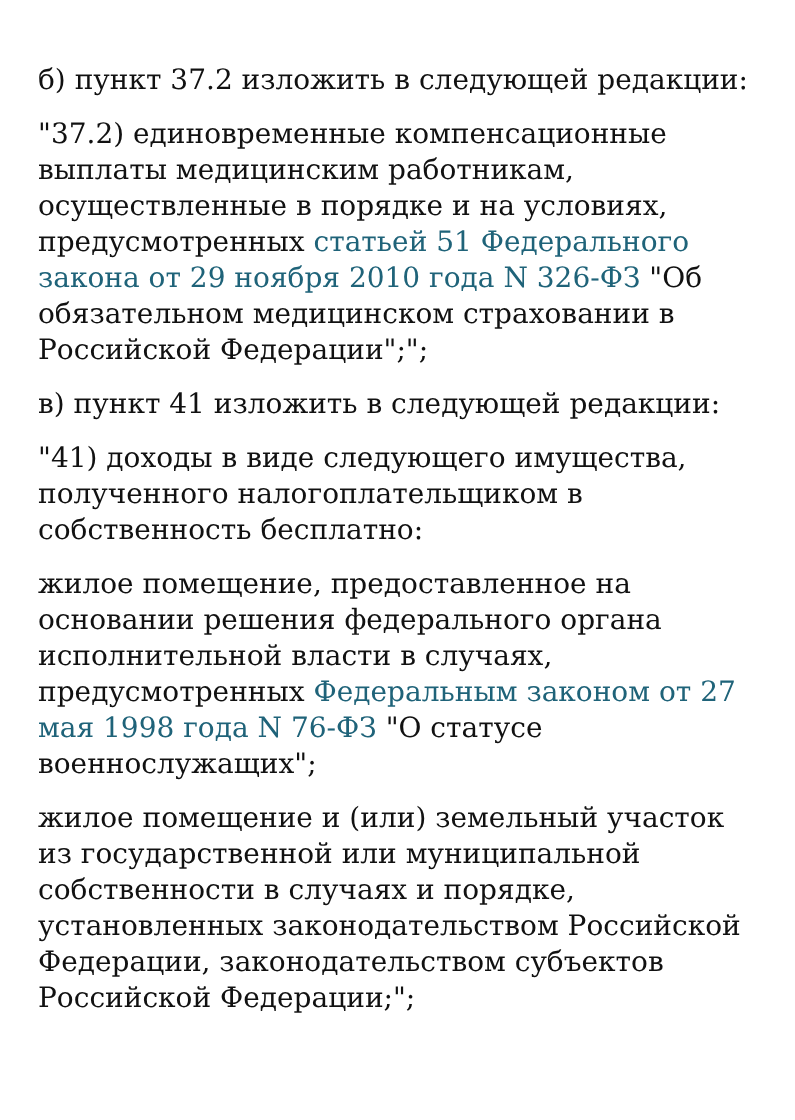б) пункт 37.2 изложить в следующей редакции:
"37.2) единовременные компенсационные выплаты медицинским работникам, осуществленные в порядке и на условиях, предусмотренных статьей 51 Федерального закона от 29 ноября 2010 года N 326-ФЗ "Об обязательном медицинском страховании в Российской Федерации";";
в) пункт 41 изложить в следующей редакции:
"41) доходы в виде следующего имущества, полученного налогоплательщиком в собственность бесплатно:
жилое помещение, предоставленное на основании решения федерального органа исполнительной власти в случаях, предусмотренных Федеральным законом от 27 мая 1998 года N 76-ФЗ "О статусе военнослужащих";
жилое помещение и (или) земельный участок из государственной или муниципальной собственности в случаях и порядке, установленных законодательством Российской Федерации, законодательством субъектов Российской Федерации;";